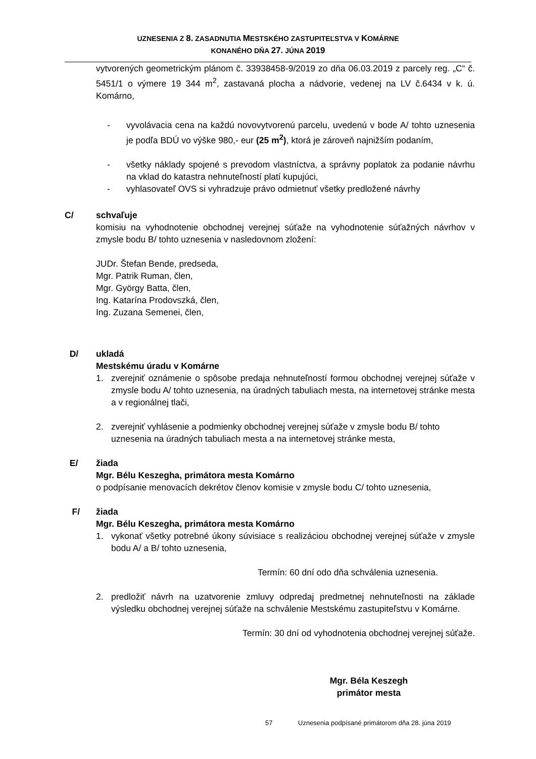UZNESENIA Z 8. ZASADNUTIA MESTSKÉHO ZASTUPITEĽSTVA V KOMÁRNE
KONANÉHO DŇA 27. JÚNA 2019
vytvorených geometrickým plánom č. 33938458-9/2019 zo dňa 06.03.2019 z parcely reg. „C“ č. 5451/1 o výmere 19 344 m<sup>2</sup>, zastavaná plocha a nádvorie, vedenej na LV č.6434 v k. ú. Komárno,
- vyvolávacia cena na každú novovytvorenú parcelu, uvedenú v bode A/ tohto uznesenia je podľa BDÚ vo výške 980,- eur (25 m<sup>2</sup>), ktorá je zároveň najnižším podaním,
- všetky náklady spojené s prevodom vlastníctva, a správny poplatok za podanie návrhu na vklad do katastra nehnuteľností platí kupujúci,
- vyhlasovateľ OVS si vyhradzuje právo odmietnuť všetky predložené návrhy
C/ schvaľuje
komisiu na vyhodnotenie obchodnej verejnej súťaže na vyhodnotenie súťažných návrhov v zmysle bodu B/ tohto uznesenia v nasledovnom zložení:
JUDr. Štefan Bende, predseda,
Mgr. Patrik Ruman, člen,
Mgr. György Batta, člen,
Ing. Katarína Prodovszká, člen,
Ing. Zuzana Semenei, člen,
D/ ukladá
Mestskému úradu v Komárne
1. zverejniť oznámenie o spôsobe predaja nehnuteľností formou obchodnej verejnej súťaže v zmysle bodu A/ tohto uznesenia, na úradných tabuliach mesta, na internetovej stránke mesta a v regionálnej tlači,
2. zverejniť vyhlásenie a podmienky obchodnej verejnej súťaže v zmysle bodu B/ tohto uznesenia na úradných tabuliach mesta a na internetovej stránke mesta,
E/ žiada
Mgr. Bélu Keszegha, primátora mesta Komárno
o podpísanie menovacích dekrétov členov komisie v zmysle bodu C/ tohto uznesenia,
F/ žiada
Mgr. Bélu Keszegha, primátora mesta Komárno
1. vykonať všetky potrebné úkony súvisiace s realizáciou obchodnej verejnej súťaže v zmysle bodu A/ a B/ tohto uznesenia,
Termín: 60 dní odo dňa schválenia uznesenia.
2. predložiť návrh na uzatvorenie zmluvy odpredaj predmetnej nehnuteľnosti na základe výsledku obchodnej verejnej súťaže na schválenie Mestskému zastupiteľstvu v Komárne.
Termín: 30 dní od vyhodnotenia obchodnej verejnej súťaže.
Mgr. Béla Keszegh
primátor mesta
57 Uznesenia podpísané primátorom dňa 28. júna 2019